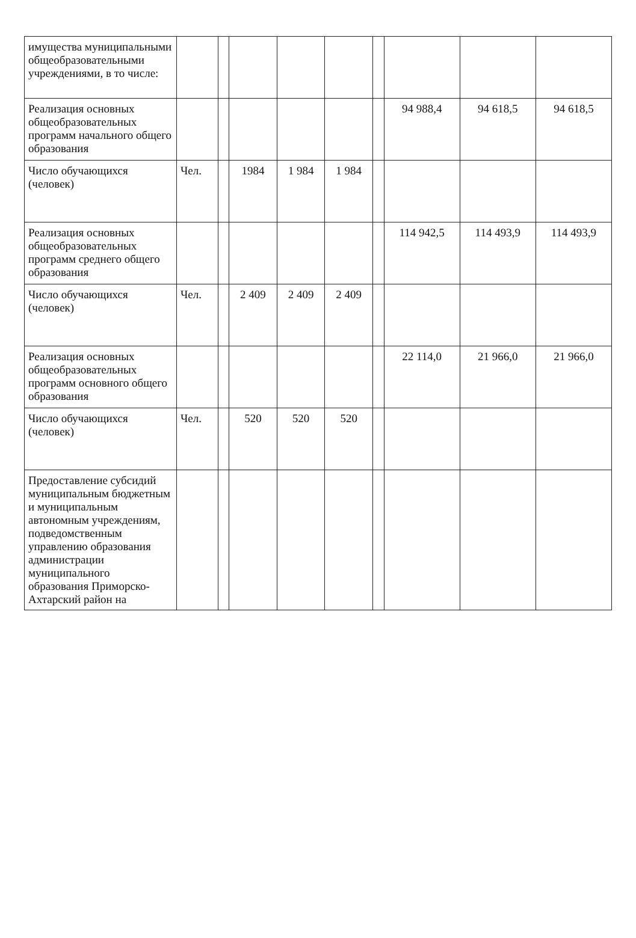| имущества муниципальными общеобразовательными учреждениями, в то числе: | | | | | | | | | |
| Реализация основных общеобразовательных программ начального общего образования | | | | | | | 94 988,4 | 94 618,5 | 94 618,5 |
| Число обучающихся (человек) | Чел. | | 1984 | 1 984 | 1 984 | | | | |
| Реализация основных общеобразовательных программ среднего общего образования | | | | | | | 114 942,5 | 114 493,9 | 114 493,9 |
| Число обучающихся (человек) | Чел. | | 2 409 | 2 409 | 2 409 | | | | |
| Реализация основных общеобразовательных программ основного общего образования | | | | | | | 22 114,0 | 21 966,0 | 21 966,0 |
| Число обучающихся (человек) | Чел. | | 520 | 520 | 520 | | | | |
| Предоставление субсидий муниципальным бюджетным и муниципальным автономным учреждениям, подведомственным управлению образования администрации муниципального образования Приморско-Ахтарский район на | | | | | | | | | |